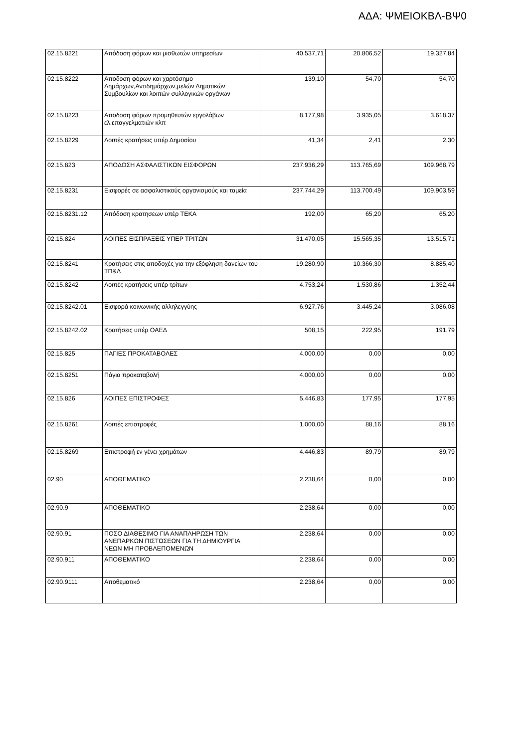ΑΔΑ: ΨΜΕΙΟΚΒΛ-ΒΨ0
| 02.15.8221 | Απόδοση φόρων και μισθωτών υπηρεσίων | 40.537,71 | 20.806,52 | 19.327,84 |
| 02.15.8222 | Αποδοση φόρων και χαρτόσημο Δημάρχων,Αντιδημάρχων,μελών Δημοτικών Συμβουλίων και λοιπών συλλογικών οργάνων | 139,10 | 54,70 | 54,70 |
| 02.15.8223 | Αποδοση φόρων προμηθευτών εργολάβων ελ.επαγγελματιών κλπ | 8.177,98 | 3.935,05 | 3.618,37 |
| 02.15.8229 | Λοιπές κρατήσεις υπέρ Δημοσίου | 41,34 | 2,41 | 2,30 |
| 02.15.823 | ΑΠΟΔΟΣΗ ΑΣΦΑΛΙΣΤΙΚΩΝ ΕΙΣΦΟΡΩΝ | 237.936,29 | 113.765,69 | 109.968,79 |
| 02.15.8231 | Εισφορές σε ασφαλιστικούς οργανισμούς και ταμεία | 237.744,29 | 113.700,49 | 109.903,59 |
| 02.15.8231.12 | Απόδοση κρατησεων υπέρ ΤΕΚΑ | 192,00 | 65,20 | 65,20 |
| 02.15.824 | ΛΟΙΠΕΣ ΕΙΣΠΡΑΞΕΙΣ ΥΠΕΡ ΤΡΙΤΩΝ | 31.470,05 | 15.565,35 | 13.515,71 |
| 02.15.8241 | Κρατήσεις στις αποδοχές για την εξόφληση δανείων του ΤΠ&Δ | 19.280,90 | 10.366,30 | 8.885,40 |
| 02.15.8242 | Λοιπές κρατήσεις υπέρ τρίτων | 4.753,24 | 1.530,86 | 1.352,44 |
| 02.15.8242.01 | Εισφορά κοινωνικής αλληλεγγύης | 6.927,76 | 3.445,24 | 3.086,08 |
| 02.15.8242.02 | Κρατήσεις υπέρ ΟΑΕΔ | 508,15 | 222,95 | 191,79 |
| 02.15.825 | ΠΑΓΙΕΣ ΠΡΟΚΑΤΑΒΟΛΕΣ | 4.000,00 | 0,00 | 0,00 |
| 02.15.8251 | Πάγια προκαταβολή | 4.000,00 | 0,00 | 0,00 |
| 02.15.826 | ΛΟΙΠΕΣ ΕΠΙΣΤΡΟΦΕΣ | 5.446,83 | 177,95 | 177,95 |
| 02.15.8261 | Λοιπές επιστροφές | 1.000,00 | 88,16 | 88,16 |
| 02.15.8269 | Επιστροφή εν γένει χρημάτων | 4.446,83 | 89,79 | 89,79 |
| 02.90 | ΑΠΟΘΕΜΑΤΙΚΟ | 2.238,64 | 0,00 | 0,00 |
| 02.90.9 | ΑΠΟΘΕΜΑΤΙΚΟ | 2.238,64 | 0,00 | 0,00 |
| 02.90.91 | ΠΟΣΟ ΔΙΑΘΕΣΙΜΟ ΓΙΑ ΑΝΑΠΛΗΡΩΣΗ ΤΩΝ ΑΝΕΠΑΡΚΩΝ ΠΙΣΤΩΣΕΩΝ ΓΙΑ ΤΗ ΔΗΜΙΟΥΡΓΙΑ ΝΕΩΝ ΜΗ ΠΡΟΒΛΕΠΟΜΕΝΩΝ | 2.238,64 | 0,00 | 0,00 |
| 02.90.911 | ΑΠΟΘΕΜΑΤΙΚΟ | 2.238,64 | 0,00 | 0,00 |
| 02.90.9111 | Αποθεματικό | 2.238,64 | 0,00 | 0,00 |